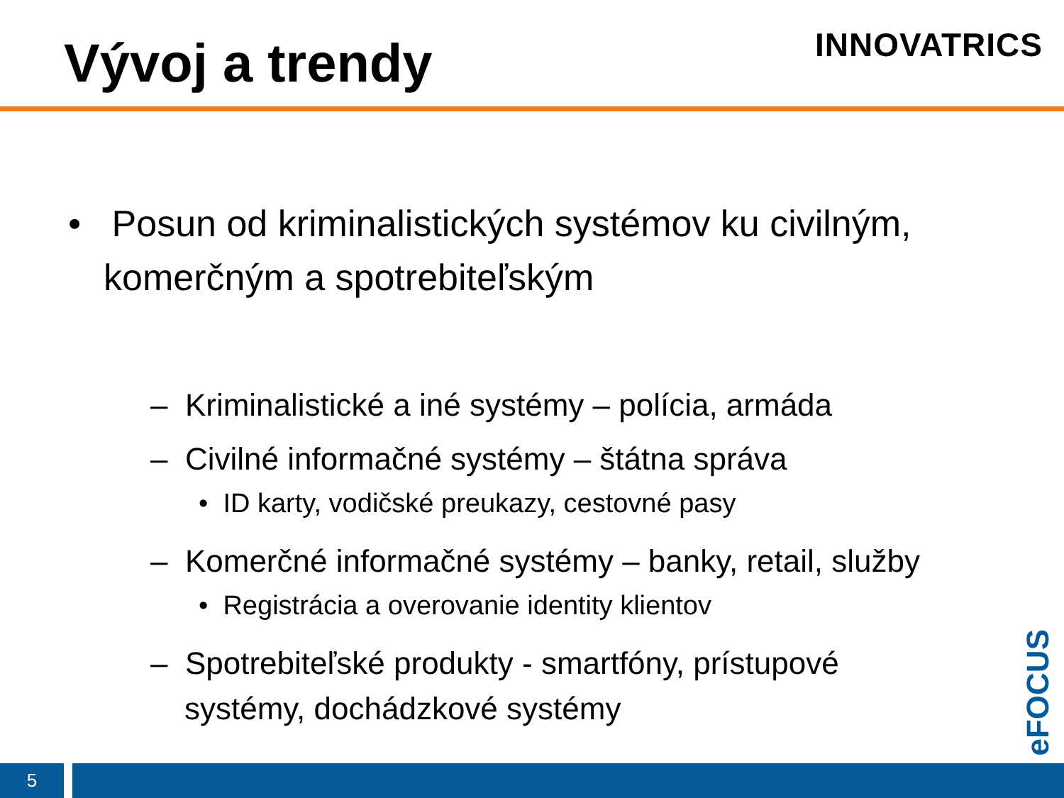Vývoj a trendy
INNOVATRICS
• Posun od kriminalistických systémov ku civilným, komerčným a spotrebiteľským
– Kriminalistické a iné systémy – polícia, armáda
– Civilné informačné systémy – štátna správa
• ID karty, vodičské preukazy, cestovné pasy
– Komerčné informačné systémy – banky, retail, služby
• Registrácia a overovanie identity klientov
– Spotrebiteľské produkty - smartfóny, prístupové systémy, dochádzkové systémy
eFOCUS
5